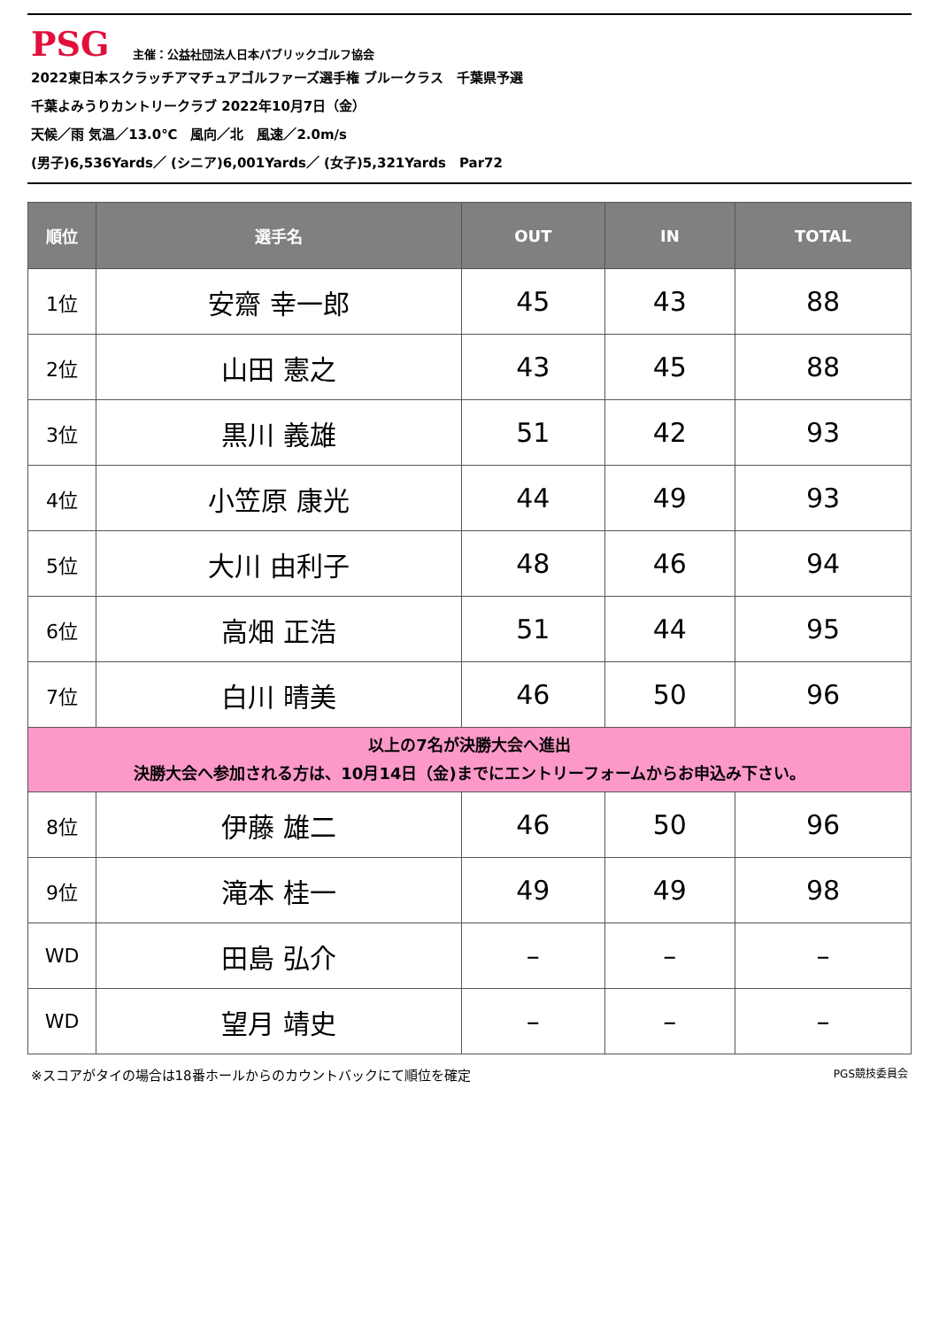PSG
主催：公益社団法人日本パブリックゴルフ協会
2022東日本スクラッチアマチュアゴルファーズ選手権 ブルークラス　千葉県予選
千葉よみうりカントリークラブ 2022年10月7日（金）
天候／雨 気温／13.0℃　風向／北　風速／2.0m/s
(男子)6,536Yards／ (シニア)6,001Yards／ (女子)5,321Yards　Par72
| 順位 | 選手名 | OUT | IN | TOTAL |
| --- | --- | --- | --- | --- |
| 1位 | 安齋 幸一郎 | 45 | 43 | 88 |
| 2位 | 山田 憲之 | 43 | 45 | 88 |
| 3位 | 黒川 義雄 | 51 | 42 | 93 |
| 4位 | 小笠原 康光 | 44 | 49 | 93 |
| 5位 | 大川 由利子 | 48 | 46 | 94 |
| 6位 | 高畑 正浩 | 51 | 44 | 95 |
| 7位 | 白川 晴美 | 46 | 50 | 96 |
| 以上の7名が決勝大会へ進出 決勝大会へ参加される方は、10月14日（金)までにエントリーフォームからお申込み下さい。 | | | | |
| 8位 | 伊藤 雄二 | 46 | 50 | 96 |
| 9位 | 滝本 桂一 | 49 | 49 | 98 |
| WD | 田島 弘介 | – | – | – |
| WD | 望月 靖史 | – | – | – |
※スコアがタイの場合は18番ホールからのカウントバックにて順位を確定 PGS競技委員会